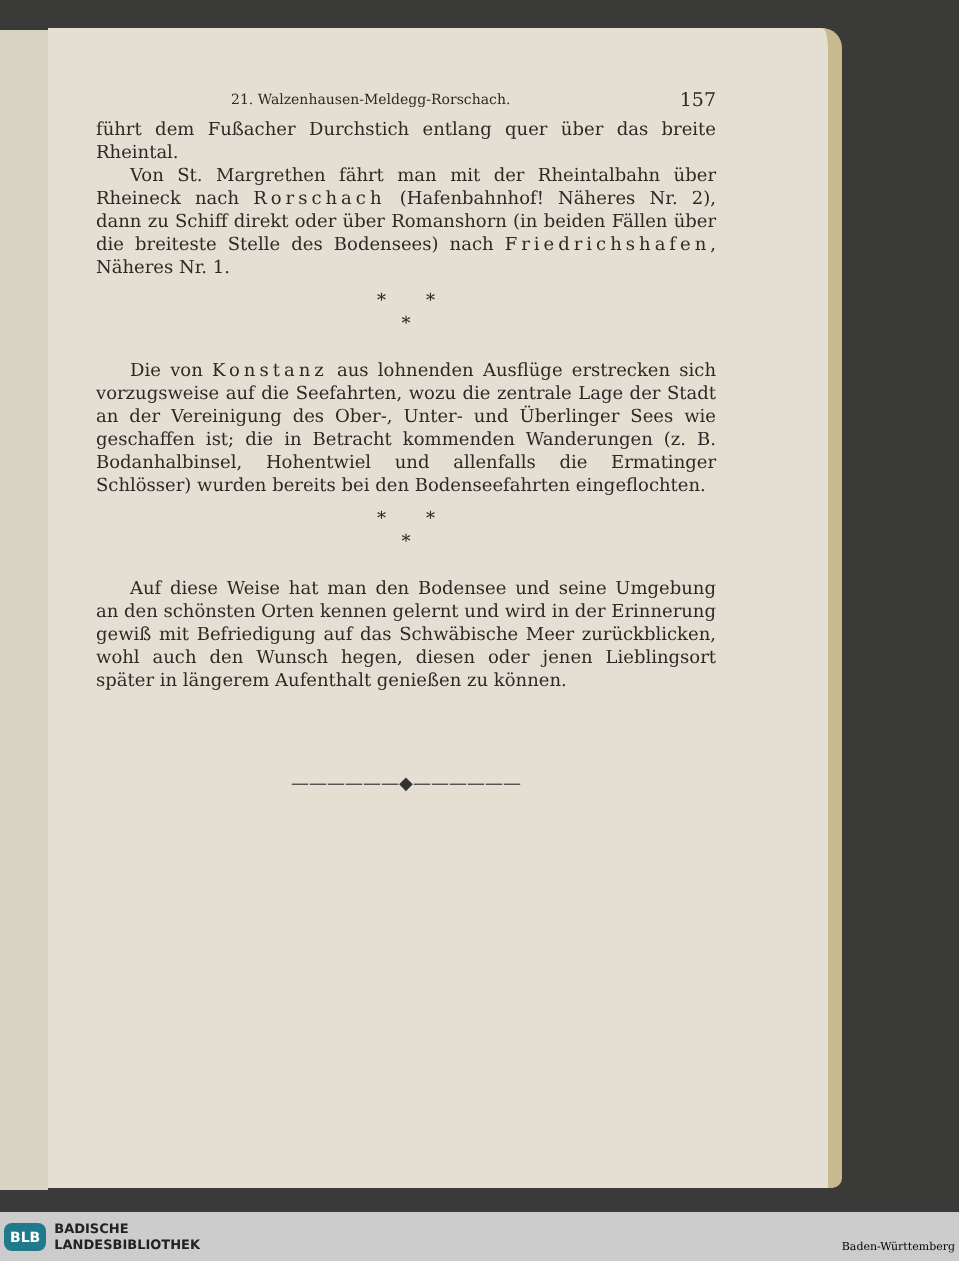21. Walzenhausen-Meldegg-Rorschach. 157
führt dem Fußacher Durchstich entlang quer über das breite Rheintal.
Von St. Margrethen fährt man mit der Rheintalbahn über Rheineck nach Rorschach (Hafenbahnhof! Näheres Nr. 2), dann zu Schiff direkt oder über Romanshorn (in beiden Fällen über die breiteste Stelle des Bodensees) nach Friedrichshafen, Näheres Nr. 1.
* *
*
Die von Konstanz aus lohnenden Ausflüge erstrecken sich vorzugsweise auf die Seefahrten, wozu die zentrale Lage der Stadt an der Vereinigung des Ober-, Unter- und Überlinger Sees wie geschaffen ist; die in Betracht kommenden Wanderungen (z. B. Bodanhalbinsel, Hohentwiel und allenfalls die Ermatinger Schlösser) wurden bereits bei den Bodenseefahrten eingeflochten.
* *
*
Auf diese Weise hat man den Bodensee und seine Umgebung an den schönsten Orten kennen gelernt und wird in der Erinnerung gewiß mit Befriedigung auf das Schwäbische Meer zurückblicken, wohl auch den Wunsch hegen, diesen oder jenen Lieblingsort später in längerem Aufenthalt genießen zu können.
——————◆——————
BLB BADISCHE
LANDESBIBLIOTHEK
Baden-Württemberg